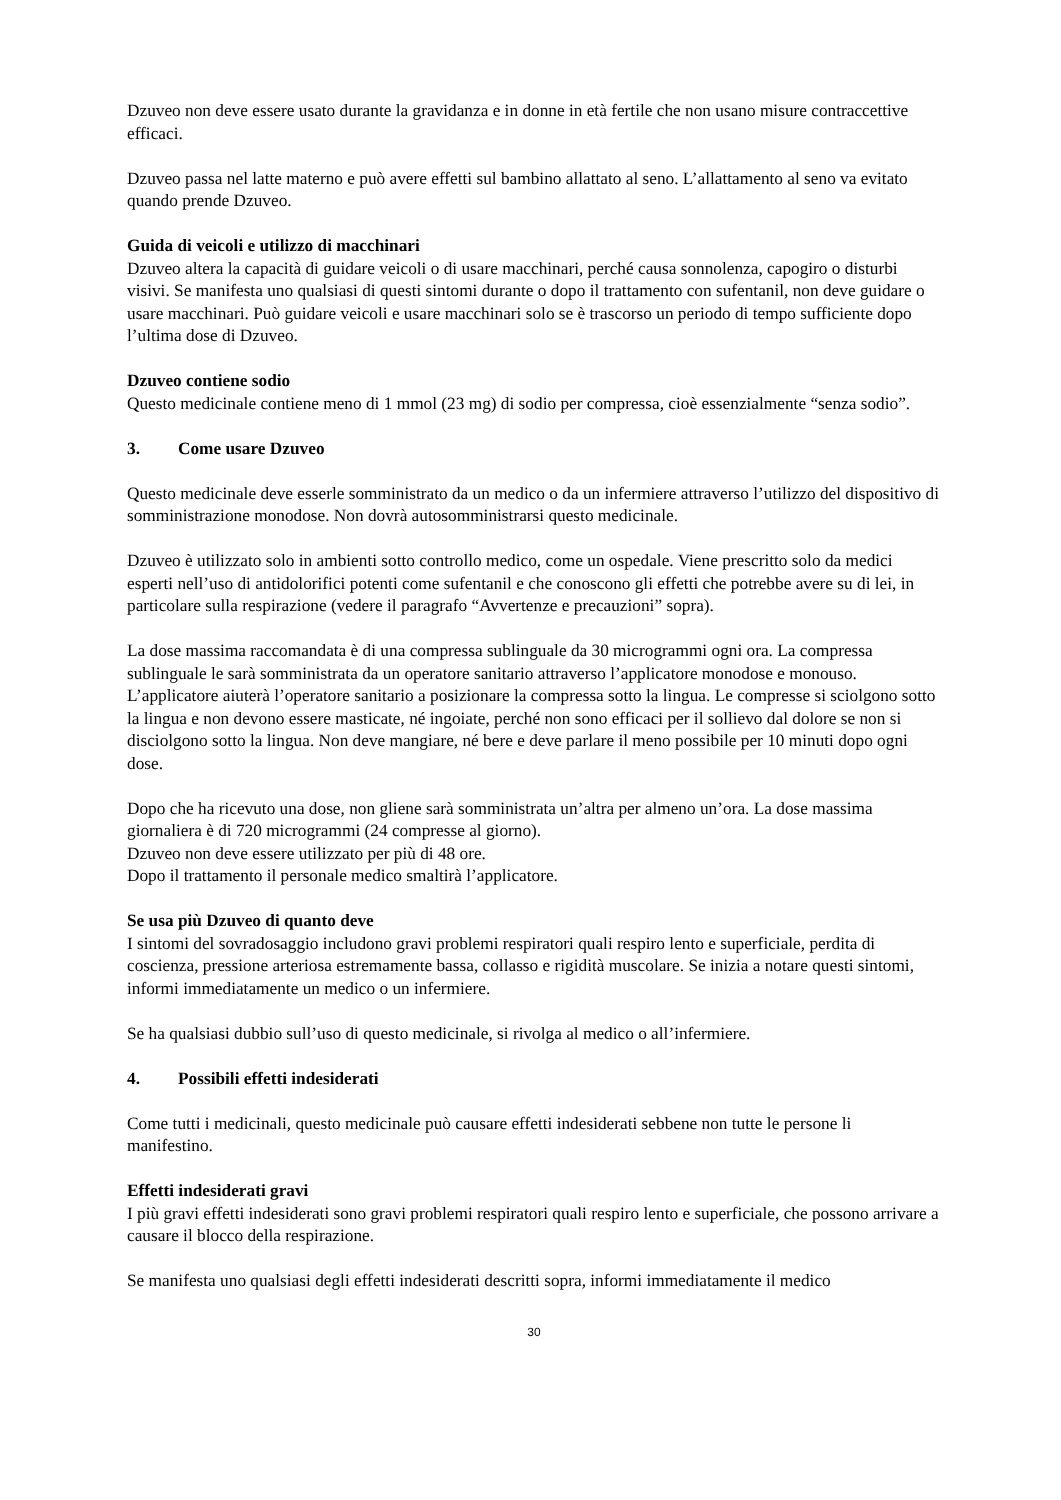Dzuveo non deve essere usato durante la gravidanza e in donne in età fertile che non usano misure contraccettive efficaci.
Dzuveo passa nel latte materno e può avere effetti sul bambino allattato al seno. L’allattamento al seno va evitato quando prende Dzuveo.
Guida di veicoli e utilizzo di macchinari
Dzuveo altera la capacità di guidare veicoli o di usare macchinari, perché causa sonnolenza, capogiro o disturbi visivi. Se manifesta uno qualsiasi di questi sintomi durante o dopo il trattamento con sufentanil, non deve guidare o usare macchinari. Può guidare veicoli e usare macchinari solo se è trascorso un periodo di tempo sufficiente dopo l’ultima dose di Dzuveo.
Dzuveo contiene sodio
Questo medicinale contiene meno di 1 mmol (23 mg) di sodio per compressa, cioè essenzialmente “senza sodio”.
3. Come usare Dzuveo
Questo medicinale deve esserle somministrato da un medico o da un infermiere attraverso l’utilizzo del dispositivo di somministrazione monodose. Non dovrà autosomministrarsi questo medicinale.
Dzuveo è utilizzato solo in ambienti sotto controllo medico, come un ospedale. Viene prescritto solo da medici esperti nell’uso di antidolorifici potenti come sufentanil e che conoscono gli effetti che potrebbe avere su di lei, in particolare sulla respirazione (vedere il paragrafo “Avvertenze e precauzioni” sopra).
La dose massima raccomandata è di una compressa sublinguale da 30 microgrammi ogni ora. La compressa sublinguale le sarà somministrata da un operatore sanitario attraverso l’applicatore monodose e monouso. L’applicatore aiuterà l’operatore sanitario a posizionare la compressa sotto la lingua. Le compresse si sciolgono sotto la lingua e non devono essere masticate, né ingoiate, perché non sono efficaci per il sollievo dal dolore se non si disciolgono sotto la lingua. Non deve mangiare, né bere e deve parlare il meno possibile per 10 minuti dopo ogni dose.
Dopo che ha ricevuto una dose, non gliene sarà somministrata un’altra per almeno un’ora. La dose massima giornaliera è di 720 microgrammi (24 compresse al giorno).
Dzuveo non deve essere utilizzato per più di 48 ore.
Dopo il trattamento il personale medico smaltirà l’applicatore.
Se usa più Dzuveo di quanto deve
I sintomi del sovradosaggio includono gravi problemi respiratori quali respiro lento e superficiale, perdita di coscienza, pressione arteriosa estremamente bassa, collasso e rigidità muscolare. Se inizia a notare questi sintomi, informi immediatamente un medico o un infermiere.
Se ha qualsiasi dubbio sull’uso di questo medicinale, si rivolga al medico o all’infermiere.
4. Possibili effetti indesiderati
Come tutti i medicinali, questo medicinale può causare effetti indesiderati sebbene non tutte le persone li manifestino.
Effetti indesiderati gravi
I più gravi effetti indesiderati sono gravi problemi respiratori quali respiro lento e superficiale, che possono arrivare a causare il blocco della respirazione.
Se manifesta uno qualsiasi degli effetti indesiderati descritti sopra, informi immediatamente il medico
30